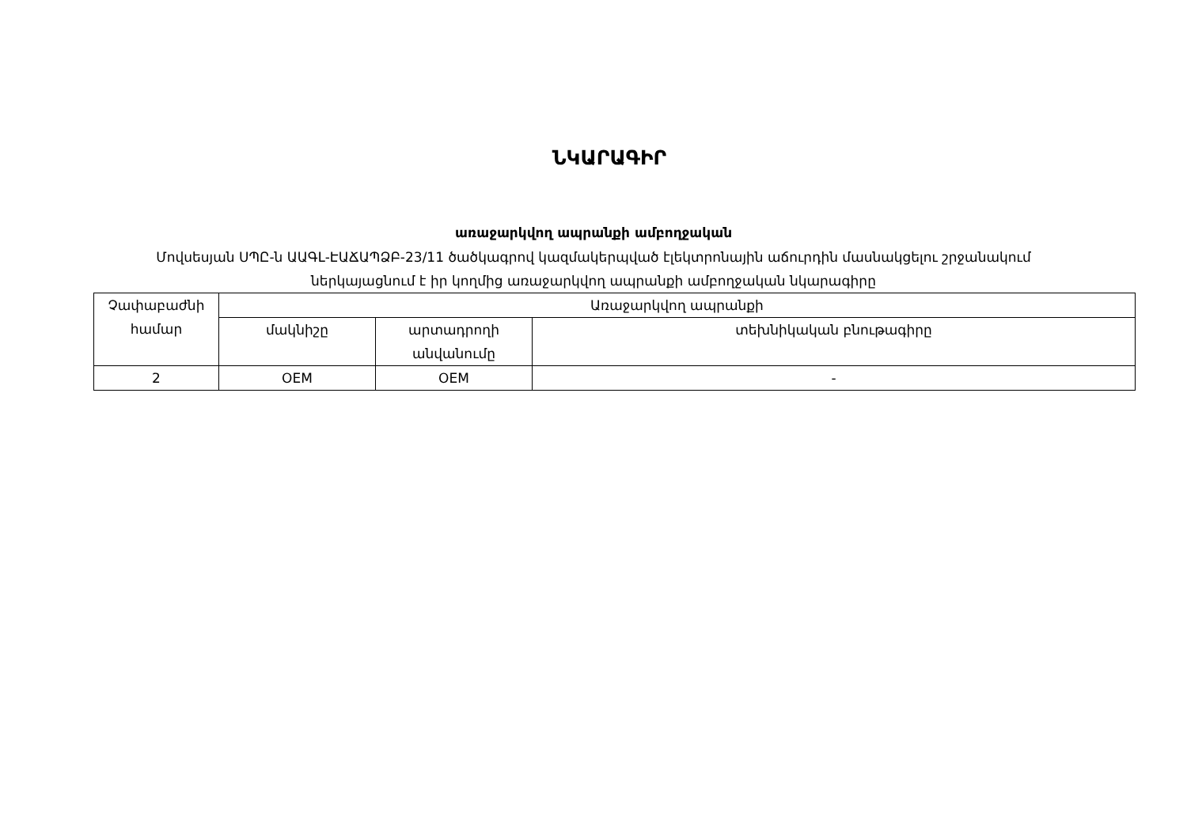ՆԿԱՐԱԳԻՐ
առաջարկվող ապրանքի ամբողջական
Մովսեսյան ՍՊԸ-ն ԱԱԳԼ-ԷԱՃԱՊՁԲ-23/11 ծածկագրով կազմակերպված էլեկտրոնային աճուրդին մասնակցելու շրջանակում
ներկայացնում է իր կողմից առաջարկվող ապրանքի ամբողջական նկարագիրը
| Չափաբաժնի համար | Առաջարկվող ապրանքի | | |
| --- | --- | --- | --- |
| | մակնիշը | արտադրողի անվանումը | տեխնիկական բնութագիրը |
| 2 | OEM | OEM | - |